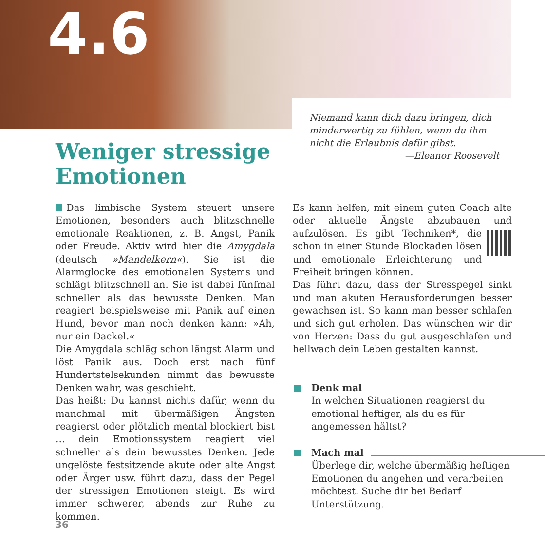4.6
Niemand kann dich dazu bringen, dich minderwertig zu fühlen, wenn du ihm nicht die Erlaubnis dafür gibst.
—Eleanor Roosevelt
Weniger stressige
Emotionen
Das limbische System steuert unsere Emotionen, besonders auch blitzschnelle emotionale Reaktionen, z. B. Angst, Panik oder Freude. Aktiv wird hier die Amygdala (deutsch »Mandelkern«). Sie ist die Alarmglocke des emotionalen Systems und schlägt blitzschnell an. Sie ist dabei fünfmal schneller als das bewusste Denken. Man reagiert beispielsweise mit Panik auf einen Hund, bevor man noch denken kann: »Ah, nur ein Dackel.«
Die Amygdala schläg schon längst Alarm und löst Panik aus. Doch erst nach fünf Hundertstelsekunden nimmt das bewusste Denken wahr, was geschieht.
Das heißt: Du kannst nichts dafür, wenn du manchmal mit übermäßigen Ängsten reagierst oder plötzlich mental blockiert bist … dein Emotionssystem reagiert viel schneller als dein bewusstes Denken. Jede ungelöste festsitzende akute oder alte Angst oder Ärger usw. führt dazu, dass der Pegel der stressigen Emotionen steigt. Es wird immer schwerer, abends zur Ruhe zu kommen.
Es kann helfen, mit einem guten Coach alte oder aktuelle Ängste abzubauen und aufzulösen. Es gibt Techniken*, die schon in einer Stunde Blockaden lösen und emotionale Erleichterung und Freiheit bringen können.
Das führt dazu, dass der Stresspegel sinkt und man akuten Herausforderungen besser gewachsen ist. So kann man besser schlafen und sich gut erholen. Das wünschen wir dir von Herzen: Dass du gut ausgeschlafen und hellwach dein Leben gestalten kannst.
Denk mal
In welchen Situationen reagierst du emotional heftiger, als du es für angemessen hältst?
Mach mal
Überlege dir, welche übermäßig heftigen Emotionen du angehen und verarbeiten möchtest. Suche dir bei Bedarf Unterstützung.
36